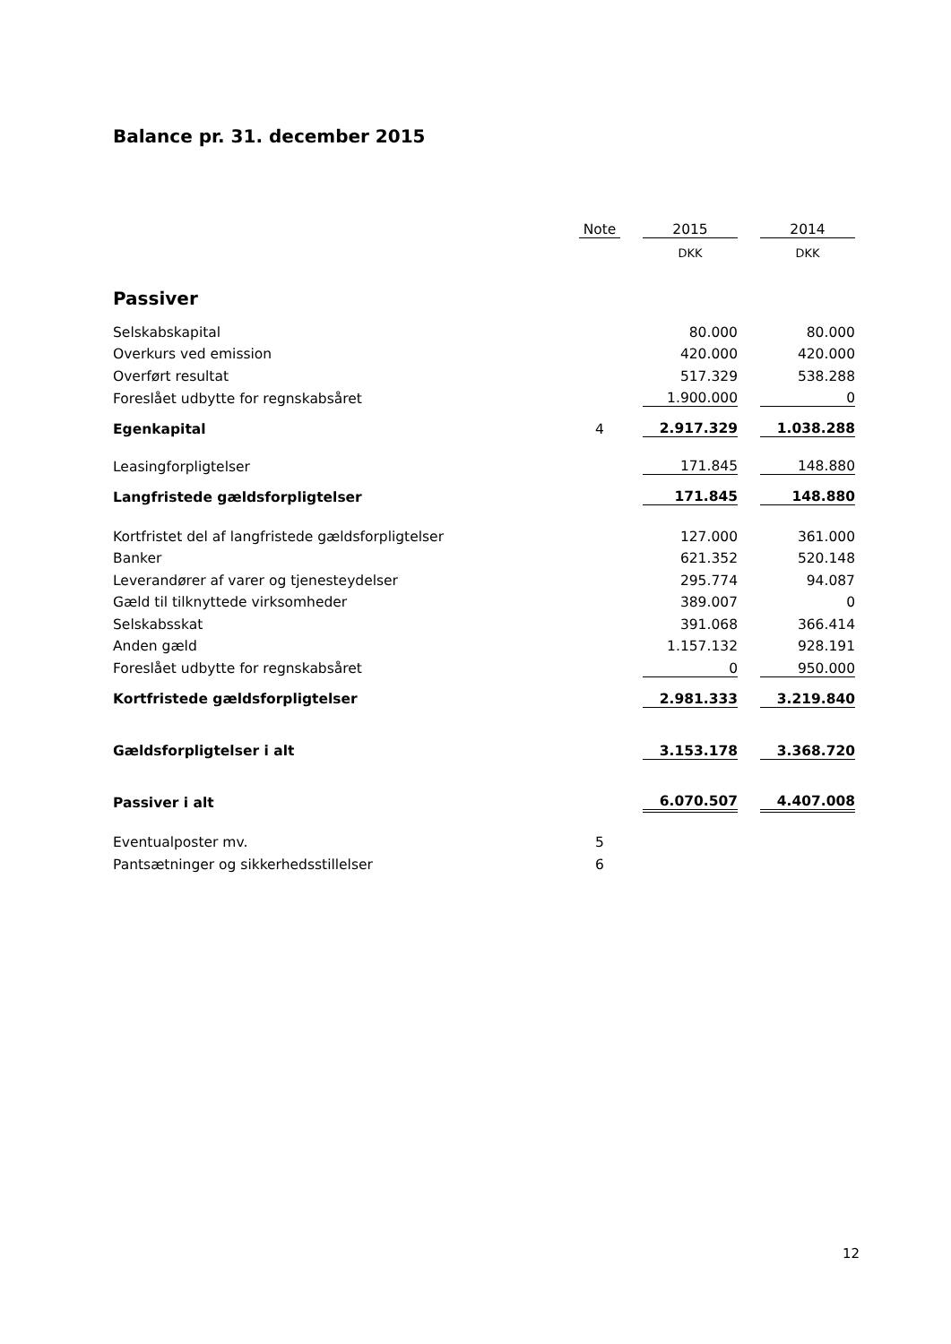Balance pr. 31. december 2015
| | Note | | 2015 | | 2014 |
| | | | DKK | | DKK |
| Passiver | | | | | |
| Selskabskapital | | | 80.000 | | 80.000 |
| Overkurs ved emission | | | 420.000 | | 420.000 |
| Overført resultat | | | 517.329 | | 538.288 |
| Foreslået udbytte for regnskabsåret | | | 1.900.000 | | 0 |
| Egenkapital | 4 | | 2.917.329 | | 1.038.288 |
| Leasingforpligtelser | | | 171.845 | | 148.880 |
| Langfristede gældsforpligtelser | | | 171.845 | | 148.880 |
| Kortfristet del af langfristede gældsforpligtelser | | | 127.000 | | 361.000 |
| Banker | | | 621.352 | | 520.148 |
| Leverandører af varer og tjenesteydelser | | | 295.774 | | 94.087 |
| Gæld til tilknyttede virksomheder | | | 389.007 | | 0 |
| Selskabsskat | | | 391.068 | | 366.414 |
| Anden gæld | | | 1.157.132 | | 928.191 |
| Foreslået udbytte for regnskabsåret | | | 0 | | 950.000 |
| Kortfristede gældsforpligtelser | | | 2.981.333 | | 3.219.840 |
| Gældsforpligtelser i alt | | | 3.153.178 | | 3.368.720 |
| Passiver i alt | | | 6.070.507 | | 4.407.008 |
| Eventualposter mv. | 5 | | | | |
| Pantsætninger og sikkerhedsstillelser | 6 | | | | |
12